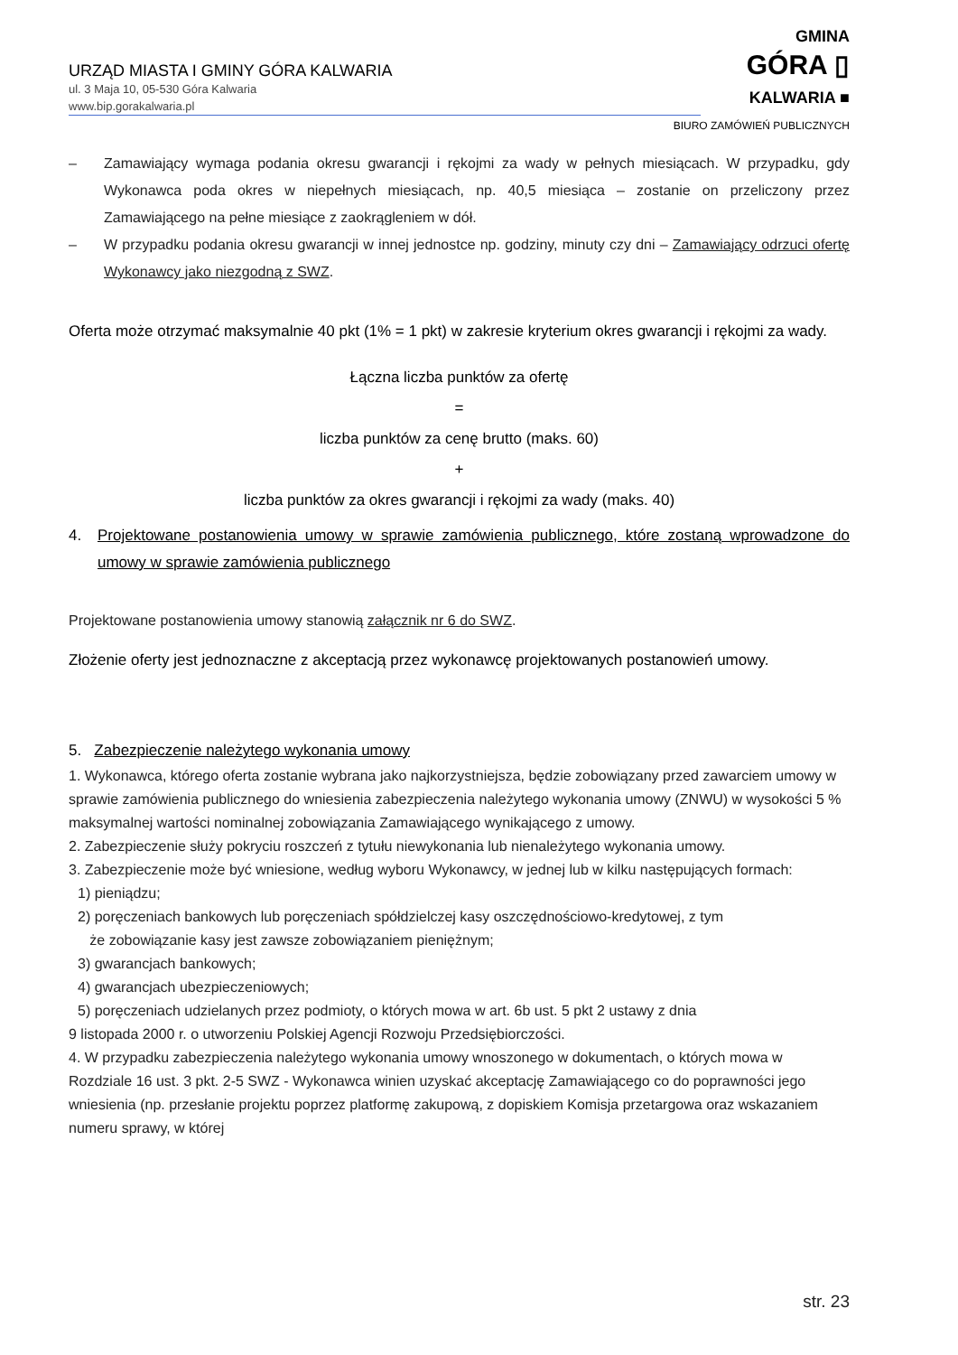URZĄD MIASTA I GMINY GÓRA KALWARIA
ul. 3 Maja 10, 05-530 Góra Kalwaria
www.bip.gorakalwaria.pl
GMINA
GÓRA ▯
KALWARIA ■
BIURO ZAMÓWIEŃ PUBLICZNYCH
– Zamawiający wymaga podania okresu gwarancji i rękojmi za wady w pełnych miesiącach. W przypadku, gdy Wykonawca poda okres w niepełnych miesiącach, np. 40,5 miesiąca – zostanie on przeliczony przez Zamawiającego na pełne miesiące z zaokrągleniem w dół.
– W przypadku podania okresu gwarancji w innej jednostce np. godziny, minuty czy dni – Zamawiający odrzuci ofertę Wykonawcy jako niezgodną z SWZ.
Oferta może otrzymać maksymalnie 40 pkt (1% = 1 pkt) w zakresie kryterium okres gwarancji i rękojmi za wady.
Łączna liczba punktów za ofertę
=
liczba punktów za cenę brutto (maks. 60)
+
liczba punktów za okres gwarancji i rękojmi za wady (maks. 40)
4. Projektowane postanowienia umowy w sprawie zamówienia publicznego, które zostaną wprowadzone do umowy w sprawie zamówienia publicznego
Projektowane postanowienia umowy stanowią załącznik nr 6 do SWZ.
Złożenie oferty jest jednoznaczne z akceptacją przez wykonawcę projektowanych postanowień umowy.
5. Zabezpieczenie należytego wykonania umowy
1. Wykonawca, którego oferta zostanie wybrana jako najkorzystniejsza, będzie zobowiązany przed zawarciem umowy w sprawie zamówienia publicznego do wniesienia zabezpieczenia należytego wykonania umowy (ZNWU) w wysokości 5 % maksymalnej wartości nominalnej zobowiązania Zamawiającego wynikającego z umowy.
2. Zabezpieczenie służy pokryciu roszczeń z tytułu niewykonania lub nienależytego wykonania umowy.
3. Zabezpieczenie może być wniesione, według wyboru Wykonawcy, w jednej lub w kilku następujących formach:
1) pieniądzu;
2) poręczeniach bankowych lub poręczeniach spółdzielczej kasy oszczędnościowo-kredytowej, z tym
że zobowiązanie kasy jest zawsze zobowiązaniem pieniężnym;
3) gwarancjach bankowych;
4) gwarancjach ubezpieczeniowych;
5) poręczeniach udzielanych przez podmioty, o których mowa w art. 6b ust. 5 pkt 2 ustawy z dnia
9 listopada 2000 r. o utworzeniu Polskiej Agencji Rozwoju Przedsiębiorczości.
4. W przypadku zabezpieczenia należytego wykonania umowy wnoszonego w dokumentach, o których mowa w Rozdziale 16 ust. 3 pkt. 2-5 SWZ - Wykonawca winien uzyskać akceptację Zamawiającego co do poprawności jego wniesienia (np. przesłanie projektu poprzez platformę zakupową, z dopiskiem Komisja przetargowa oraz wskazaniem numeru sprawy, w której
str. 23